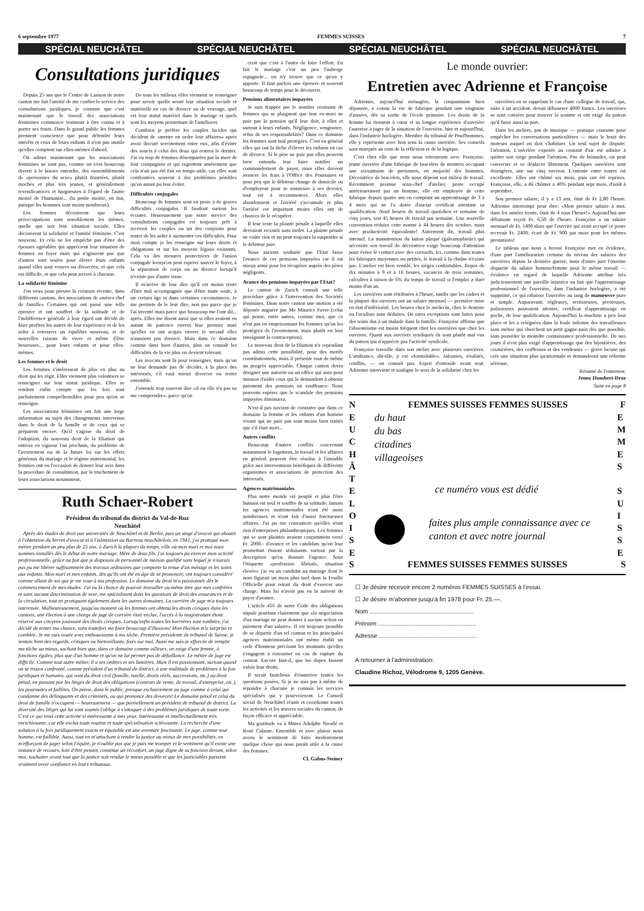6 septembre 1977 FEMMES SUISSES 7
SPÉCIAL NEUCHÂTEL SPÉCIAL NEUCHÂTEL SPÉCIAL NEUCHÂTEL SPÉCIAL NEUCHÂTEL
Consultations juridiques
Depuis 25 ans que le Centre de Liaison de notre canton me fait l'amitié de me confier le service des consultations juridiques, je constate que c'est maintenant que le travail des associations féminines commence vraiment à être connu et à porter ses fruits. Dans le grand public les femmes prennent conscience que pour défendre leurs intérêts et ceux de leurs enfants il n'est pas inutile qu'elles comptent sur elles-mêmes d'abord.
On admet maintenant que les associations féminines ne sont pas, comme on s'est beaucoup diverti à le laisser entendre, des rassemblements de «personnes du sexe» plutôt frustrées, plutôt moches et plus très jeunes, et généralement revendicatrices et hargneuses à l'égard de l'autre moitié de l'humanité... (la petite moitié, en fait, puisque les hommes sont moins nombreux).
Les femmes découvrent que leurs préoccupations sont sensiblement les mêmes, quelle que soit leur situation sociale. Elles découvrent la solidarité et l'amitié féminine. C'est nouveau. Et cela ne les empêche pas d'être des épouses agréables qui apprécient leur situation de femmes au foyer mais qui n'ignorent pas que d'autres sont seules pour élever leurs enfants quand elles sont veuves ou divorcées; et que cela est difficile, et que cela peut arriver à chacune.
La solidarité féminine
J'en veux pour preuve la création récente, dans différents cantons, des associations de «mères chef de famille» Certaines qui ont passé une telle épreuve et ont souffert de la solitude et de l'indifférence générale à leur égard ont décidé de faire profiter les autres de leur expérience et de les aider à retrouver un équilibre nouveau, et de nouvelles raisons de vivre et même d'être heureuses... pour leurs enfants et pour elles-mêmes.
Les femmes et le droit
Les femmes s'intéressent de plus en plus au droit qui les régit. Elles viennent plus volontiers se renseigner sur leur statut juridique. Elles se rendent enfin compte que les lois sont parfaitement compréhensibles pour peu qu'on se renseigne.
Les associations féminines ont fait une large information au sujet des changements intervenus dans le droit de la famille et de ceux qui se préparent encore. Qu'il s'agisse du droit de l'adoption, du nouveau droit de la filiation qui entrera en vigueur l'an prochain, du problème de l'avortement ou de la future loi sur les effets généraux du mariage et le régime matrimonial, les femmes ont eu l'occasion de donner leur avis dans la procédure de consultation, par le truchement de leurs associations notamment.
De tous les milieux elles viennent se renseigner pour savoir quelle serait leur situation sociale et matérielle en cas de divorce ou de veuvage, quel est leur statut matériel dans le mariage et quels sont les moyens permettant de l'améliorer.
Combien je préfère les couples lucides qui décident de «mettre en ordre leur affaires» après avoir discuté sereinement entre eux, afin d'éviter des soucis à celui des deux qui restera le dernier. J'ai vu trop de femmes désemparées par la mort de leur compagnon et qui regrettent amèrement que cela n'ait pas été fait en temps utile, car elles sont confrontées souvent à des problèmes pénibles qu'on aurait pu leur éviter.
Difficultés conjugales
Beaucoup de femmes sont en proie à de graves difficultés conjugales. Il faudrait surtout les écouter. Heureusement que notre service des consultations conjugales est toujours prêt à recevoir les couples ou un des conjoints pour tenter de les aider à surmonter ces difficultés. Pour mon compte je les renseigne sur leurs droits et obligations et sur les moyens légaux existants. Cela va des mesures protectrices de l'union conjugale lorsqu'on peut espérer sauver le foyer, à la séparation de corps ou au divorce lorsqu'il n'existe pas d'autre issue.
Il m'arrive de leur dire qu'il est moins triste d'être mal accompagnée que d'être toute seule, à un certain âge et dans certaines circonstances. Je me permets de le leur dire, non pas parce que je l'ai inventé mais parce que beaucoup me l'ont dit... après. Elles me disent aussi que si elles avaient eu autant de patience envers leur premier mari qu'elles en ont acquis envers le second elles n'auraient pas divorcé. Mais dans ce domaine comme dans bien d'autres, plus on connaît les difficultés de la vie plus on devient tolérant.
Les avocats sont là pour renseigner, mais qu'on ne leur demande pas de décider, à la place des intéressés, s'il vaut mieux divorcer ou rester ensemble.
J'entends trop souvent dire «il ou elle n'a pas su me comprendre», parce qu'on
Ruth Schaer-Robert
Président du tribunal du district du Val-de-Ruz
Neuchâtel
Après des études de droit aux universités de Neuchâtel et de Berlin, puis un stage d'avocat qui aboutit à l'obtention du brevet d'avocat et à l'admission au Barreau neuchâtelois, en 1941, j'ai pratiqué mon métier pendant un peu plus de 25 ans, à Zurich la plupart du temps, ville où mon mari et moi nous sommes installés dès le début de notre mariage. Mère de deux fils, j'ai toujours pu exercer mon activité professionnelle, grâce au fait que je disposais de personnel de maison qualifié sans lequel je n'aurais pas pu me libérer suffisamment des travaux ordinaires que comporte la tenue d'un ménage et les soins aux enfants. Mon mari et mes enfants, dès qu'ils ont été en âge de se prononcer, ont toujours considéré comme allant de soi que je me voue à ma profession. Le domaine du droit m'a passionnée dès le commencement de mes études. J'ai eu la chance de pouvoir travailler au même titre que mes confrères et sans aucune discrimination de sexe, me spécialisant dans les questions de droit des assurances et de la circulation, tout en pratiquant également dans les autres domaines. La carrière de juge m'a toujours intéressée. Malheureusement, jusqu'au moment où les femmes ont obtenu les droits civiques dans les cantons, une élection à une charge de juge de carrière était exclue, l'accès à la magistrature étant réservé aux citoyens jouissant des droits civiques. Lorsqu'enfin toutes les barrières sont tombées, j'ai décidé de tenter ma chance, sans toutefois me faire beaucoup d'illusions! Mon élection m'a surprise et comblée. Je me suis vouée avec enthousiasme à ma tâche. Première présidente de tribunal de Suisse, je sentais bien des regards, critiques ou bienveillants, fixés sur moi. Aussi me suis-je efforcée de remplir ma tâche au mieux, sachant bien que, dans ce domaine comme ailleurs, on exige d'une femme, à fonctions égales, plus que d'un homme et qu'on ne lui permet pas de défaillance. Le métier de juge est difficile. Comme tout autre métier, il a ses ombres et ses lumières. Mais il est passionnant, surtout quand on se trouve confronté, comme président d'un tribunal de district, à une multitude de problèmes à la fois juridiques et humains, qui vont du droit civil (famille, tutelle, droits réels, successions, etc.) au droit pénal, en passant par les litiges de droit des obligations (contrats de vente, de travail, d'entreprise, etc.), les poursuites et faillites. On pense, dans le public, presque exclusivement au juge comme à celui qui condamne des délinquants et des criminels, ou qui prononce des divorces! Le domaine pénal et celui du droit de famille n'occupent — heureusement — que partiellement un président de tribunal de district. La diversité des litiges qui lui sont soumis l'oblige à s'attaquer à des problèmes juridiques de toute sorte. C'est ce qui rend cette activité si intéressante à mes yeux. Intéressante et intellectuellement très enrichissante, car elle exclut toute routine et toute spécialisation sclérosante. La recherche d'une solution à la fois juridiquement exacte et équitable est une aventure fascinante. Le juge, comme tout homme, est faillible. Aussi, tout en m'attachant à rendre la justice au mieux de mes possibilités, en m'efforçant de juger selon l'équité, je n'oublie pas que je puis me tromper et le sentiment qu'il existe une instance de recours, loin d'être pesant, constitue un réconfort, un juge digne de sa fonction devant, selon moi, souhaiter avant tout que la justice soit rendue le mieux possible et que les justiciables puissent vraiment avoir confiance en leurs tribunaux.
croit que c'est à l'autre de faire l'effort. En fait le mariage c'est un peu l'auberge espagnole... on n'y trouve que ce qu'on y apporte. Il faut parfois une épreuve et souvent beaucoup de temps pour le découvrir.
Pensions alimentaires impayées
Je suis frappée par le nombre croissant de femmes qui se plaignent que leur ex-mari ne paie pas la pension qu'il leur doit, à elles et surtout à leurs enfants. Négligence, vengeance, refus de ses responsabilités? Dans ce domaine les femmes sont mal protégées. C'est en général elles qui ont la tâche d'élever les enfants en cas de divorce. Si le père ne paie pas elles peuvent bien entendu leur faire notifier un commandement de payer, mais elles doivent avancer les frais à l'Office des Poursuites et pour peu que le débiteur change de domicile ou d'employeur pour se soustraire à ses devoirs, tout est à recommencer. Alors elles abandonnent et l'arriéré s'accumule et plus l'arriéré est important moins elles ont de chances de le récupérer.
Il leur reste la plainte pénale à laquelle elles devraient recourir sans tarder. La plainte pénale ne coûte rien et on peut toujours la suspendre si le débiteur paie.
Nous aurions souhaité que l'Etat fasse l'avance de ces pensions impayées car il est mieux armé pour les récupérer auprès des pères négligents.
Avance des pensions impayées par l'Etat?
Le canton de Zurich connaît une telle procédure grâce à l'intervention des Sociétés féminines. Dans notre canton une motion a été déposée naguère par Me Maurice Favre (celui qui pense, entre autres, comme moi, que ce n'est pas en emprisonnant les femmes qu'on les protégera de l'avortement, mais plutôt en leur enseignant la contraception).
Le nouveau droit de la filiation n'a cependant pas admis cette possibilité, pour des motifs constitutionnels, mais il présente tout de même un progrès appréciable. Chaque canton devra désigner une autorité ou un office qui aura pour mission d'aider ceux qui le demandent à obtenir paiement des pensions en souffrance. Nous pouvons espérer que le scandale des pensions impayées diminuera.
N'est-il pas navrant de constater que dans ce domaine la femme et les enfants d'un homme vivant qui ne paie pas sont moins bien traités que s'il était mort...
Autres conflits
Beaucoup d'autres conflits concernant notamment le logement, le travail et les affaires en général peuvent être résolus à l'amiable grâce aux interventions bénéfiques de différents organismes et associations de protection des intéressés.
Agences matrimoniales
Plus notre monde est peuplé et plus l'être humain est seul et souffre de sa solitude. Jamais les agences matrimoniales n'ont été aussi nombreuses et n'ont fait d'aussi fructueuses affaires. J'ai pu me convaincre qu'elles n'ont rien d'entreprises philanthropiques. Les femmes qui se sont plaintes avaient couramment versé Fr. 2000.- d'avance et les candidats qu'on leur promettait étaient séduisants surtout par la description qu'en donnait l'agence. Sous l'étiquette «profession libérale, situation élevée» j'ai vu un candidat au mariage dont le nom figurait un mois plus tard dans la Feuille Officielle pour retrait du droit d'exercer une charge. Mais lui n'avait pas eu la naïveté de payer d'avance.
L'article 416 de notre Code des obligations stipule pourtant clairement que «la négociation d'un mariage ne peut donner à aucune action en paiement d'un salaire». Il est toujours possible de se départir d'un tel contrat et les principales agences matrimoniales ont même établi un code d'honneur précisant les montants qu'elles s'engagent à ristourner en cas de rupture du contrat. Encore faut-il, que les dupes fassent valoir leur droits.
Il serait fastidieux d'énumérer toutes les questions posées. Si je ne suis pas à même de répondre à chacune je connais les services spécialisés qui y pourvoieront. Le Conseil social de Neuchâtel réunit et coordonne toutes les activités et les œuvres sociales du canton, de façon efficace et appréciable.
Ma gratitude va à Mmes Adolphe Niestlé et René Calame. Ensemble et avec plaisir nous avons le sentiment de faire modestement quelque chose qui nous paraît utile à la cause des femmes.
Cl. Gabus-Steiner
Le monde ouvrier:
Entretien avec Adrienne et Françoise
Adrienne, aujourd'hui ménagère, la cinquantaine bien dépassée, a connu la vie de fabrique pendant une vingtaine d'années, dès sa sortie de l'école primaire. Les droits de la femme lui tiennent à cœur et sa longue expérience d'ouvrière l'autorise à juger de la situation de l'ouvrière, hier et aujourd'hui, dans l'industrie horlogère. Membre du tribunal de Prud'hommes, elle y représente avec bon sens la cause ouvrière. Ses conseils sont marqués au coin de la réflexion et de la logique.
C'est chez elle que nous nous retrouvons avec Françoise, jeune ouvrière d'une fabrique de bracelets de montres occupant une soixantaine de personnes, en majorité des hommes. Décoratrice de bracelets, elle nous dépeint son milieu de travail. Récemment promue sous-chef d'atelier, poste occupé antérieurement par un homme, elle est employée de cette fabrique depuis quatre ans en comptant un apprentissage de 3 à 4 mois qui ne l'a dotée d'aucun certificat attestant sa qualification. Neuf heures de travail quotidien et semaine de cinq jours, soit 45 heures de travail par semaine. Une nouvelle convention réduira cette norme à 44 heures dès octobre, mais avec productivité équivalente! Autrement dit, travail plus intensif. La manutention du laiton plaqué (galvanoplastie) qui nécessite son travail de décoratrice exige beaucoup d'attention pour éviter le contact avec des corrosifs. Ici, comme dans toutes les fabriques moyennes ou petites, le travail à la chaîne n'existe pas. L'atelier est bien ventilé, les sièges confortables. Repos de dix minutes à 9 et à 16 heures, vacances de trois semaines, calculées à raison de 6% du temps de travail si l'emploi a duré moins d'un an.
Les ouvrières sont rétribuées à l'heure, tandis que les cadres et la plupart des ouvriers ont un salaire mensuel — première mise en état d'infériorité. Les heures chez le médecin, chez le dentiste ou l'oculiste sont déduites. De rares exceptions sont faites pour des soins dus à un malade dans la famille. Françoise affirme que l'absentéisme est moins fréquent chez les ouvrières que chez les ouvriers. Quant aux ouvriers syndiqués ils sont plutôt mal vus du patron qui n'apprécie pas l'activité syndicale.
Françoise travaille dans son atelier avec plusieurs ouvrières. L'ambiance, dit-elle, y est «formidable». Jalousies, rivalités, conflits, — on connaît pas. Esprit d'entraide avant tout. Adrienne intervient et souligne le sens de la solidarité chez les
ouvrières en se rappelant le cas d'une collègue de travail, qui, suite à un accident, devait débourser 4000 francs. Les ouvrières se sont cotisées pour trouver la somme et ont exigé du patron qu'il fasse aussi sa part.
Dans les ateliers, pas de musique — pratique courante pour empêcher les conversations particulières — mais le bruit des moteurs auquel on doit s'habituer. Un seul sujet de dispute: l'aération. L'ouvrière exposée au courant d'air est admise à quitter son siège pendant l'aération. Pas de brimades, on peut converser et se déplacer librement. Quelques ouvrières sont étrangères, une sur cinq environ. L'entente entre toutes est excellente. Elles ont chômé six mois, puis ont été reprises. Françoise, elle, a dû chômer à 40% pendant sept mois, d'août à septembre.
Son premier salaire, il y a 13 ans, était de Fr 2,80 l'heure. Adrienne interrompt pour dire: «Mon premier salaire à moi, dans les années trente, était de 4 sous l'heure!» Aujourd'hui une débutante reçoit Fr. 6,50 de l'heure. Françoise a un salaire mensuel de Fr. 1400 alors que l'ouvrier qui avait occupé ce poste recevait Fr. 2400; écart de Fr. 900 par mois pour les mêmes prestations!
Le tableau que nous a brossé Françoise met en évidence, d'une part l'amélioration certaine du niveau des salaires des ouvrières depuis la dernière guerre, mais d'autre part l'énorme disparité du salaire homme/femme pour le même travail — évidence en regard de laquelle Adrienne attribue très judicieusement une pareille injustice au fait que l'apprentissage professionnel de l'ouvrière, dans l'industrie horlogère, a été supprimé, ce qui rabaisse l'ouvrière au rang de manœuvre pure et simple. Auparavant, régleuses, sertisseuses, pivoteuses, polisseuses pouvaient attester, certificat d'apprentissage en poche, de leur qualification. Aujourd'hui la machine a pris leur place et les a reléguées dans la foule informe des travailleuses sans métier qui cherchent un petit gagne-pain dès que possible, sans posséder la moindre connaissance professionnelle. De nos jours il n'est plus exigé d'apprentissage que des bijoutières, des couturières, des coiffeuses et des vendeuses — grave lacune qui crée une situation plus qu'anormale et demanderait une réforme sérieuse.
Résumé de l'entretien:
Jenny Humbert-Droz
Suite en page 8
N FEMMES SUISSES FEMMES SUISSES F
E
U
C
H
Â
T
E
L
O
I
S
E
du haut
du bas
citadines
villageoises
ce numéro vous est dédié
faites plus ample connaissance avec ce canton et avec notre journal
E
M
M
E
S
S
U
I
S
S
E
S FEMMES SUISSES FEMMES SUISSES S
☐ Je désire recevoir encore 2 numéros FEMMES SUISSES à l'essai.
☐ Je désire m'abonner jusqu'à fin 1978 pour Fr. 25.—.
Nom ..............................................................
Prénom ..........................................................
Adresse ..........................................................
A retourner à l'administration:
Claudine Richoz, Vélodrome 9, 1205 Genève.